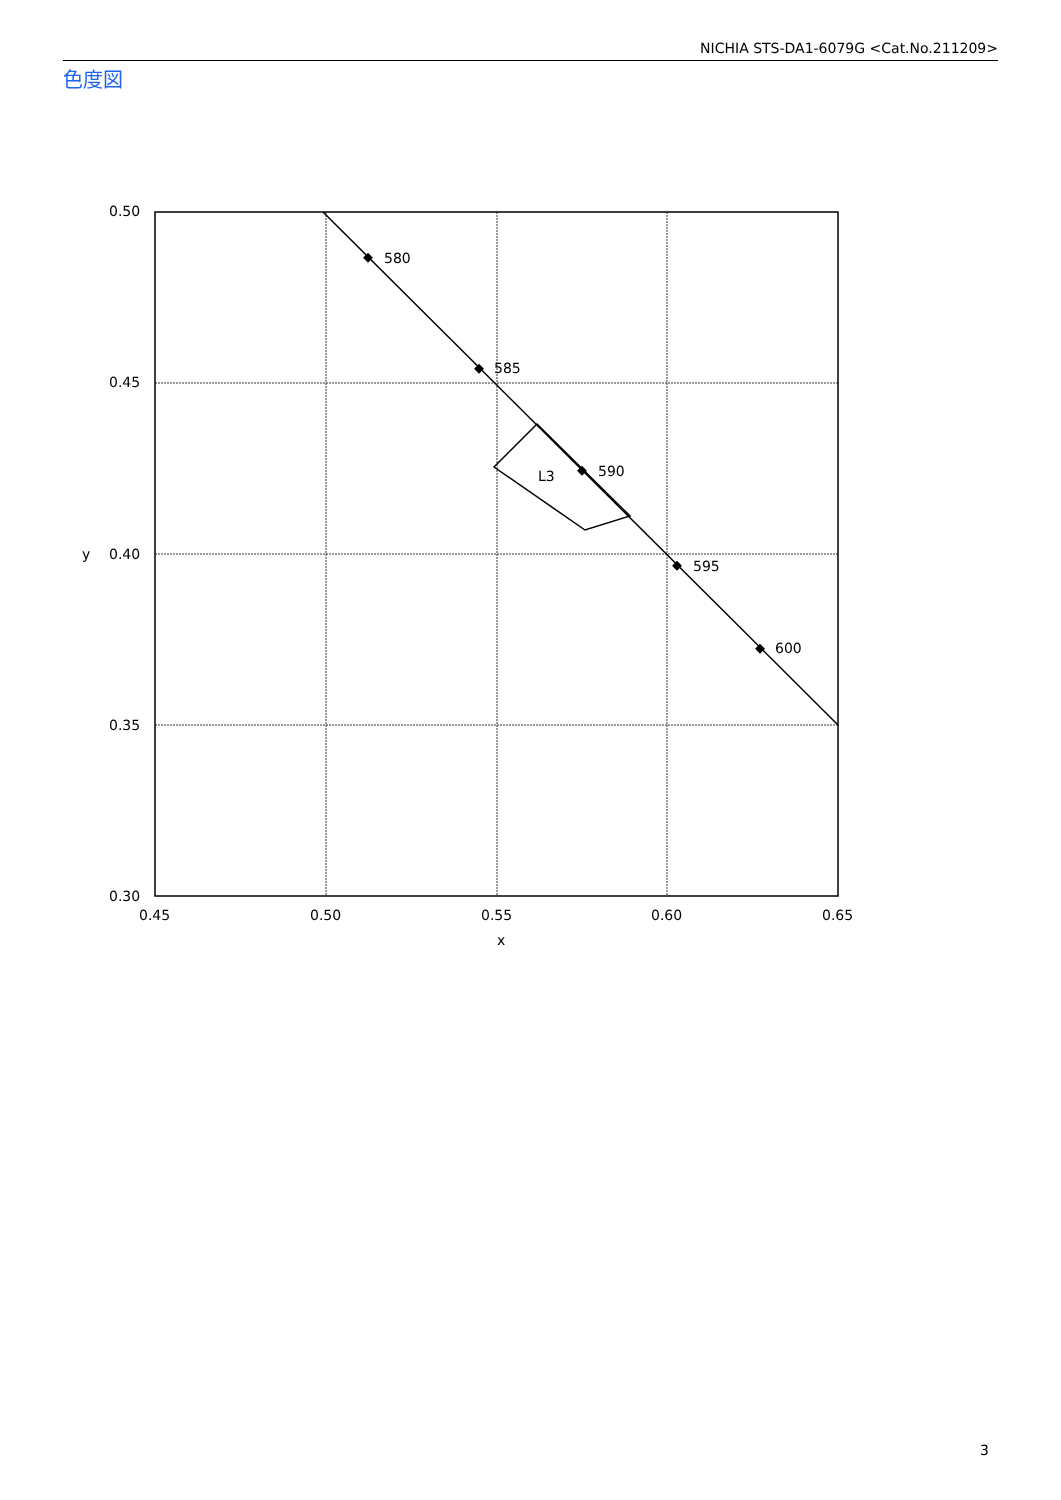NICHIA STS-DA1-6079G <Cat.No.211209>
色度図
580
585
590
595
600
L3
0.50
0.45
0.40
0.35
0.30
0.45
0.50
0.55
0.60
0.65
x
y
3